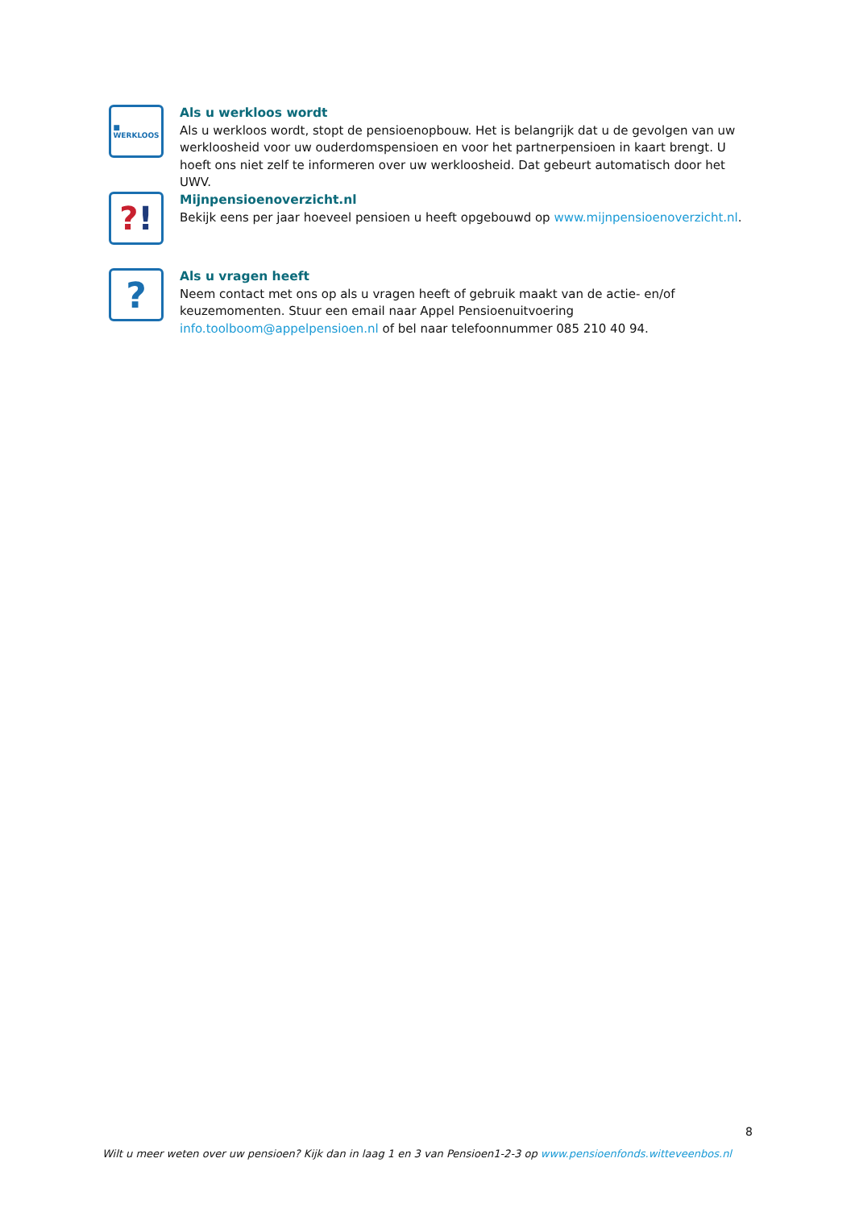■
WERKLOOS
Als u werkloos wordt
Als u werkloos wordt, stopt de pensioenopbouw. Het is belangrijk dat u de gevolgen van uw werkloosheid voor uw ouderdomspensioen en voor het partnerpensioen in kaart brengt. U hoeft ons niet zelf te informeren over uw werkloosheid. Dat gebeurt automatisch door het UWV.
?!
Mijnpensioenoverzicht.nl
Bekijk eens per jaar hoeveel pensioen u heeft opgebouwd op www.mijnpensioenoverzicht.nl.
?
Als u vragen heeft
Neem contact met ons op als u vragen heeft of gebruik maakt van de actie- en/of keuzemomenten. Stuur een email naar Appel Pensioenuitvoering info.toolboom@appelpensioen.nl of bel naar telefoonnummer 085 210 40 94.
8
Wilt u meer weten over uw pensioen? Kijk dan in laag 1 en 3 van Pensioen1-2-3 op www.pensioenfonds.witteveenbos.nl